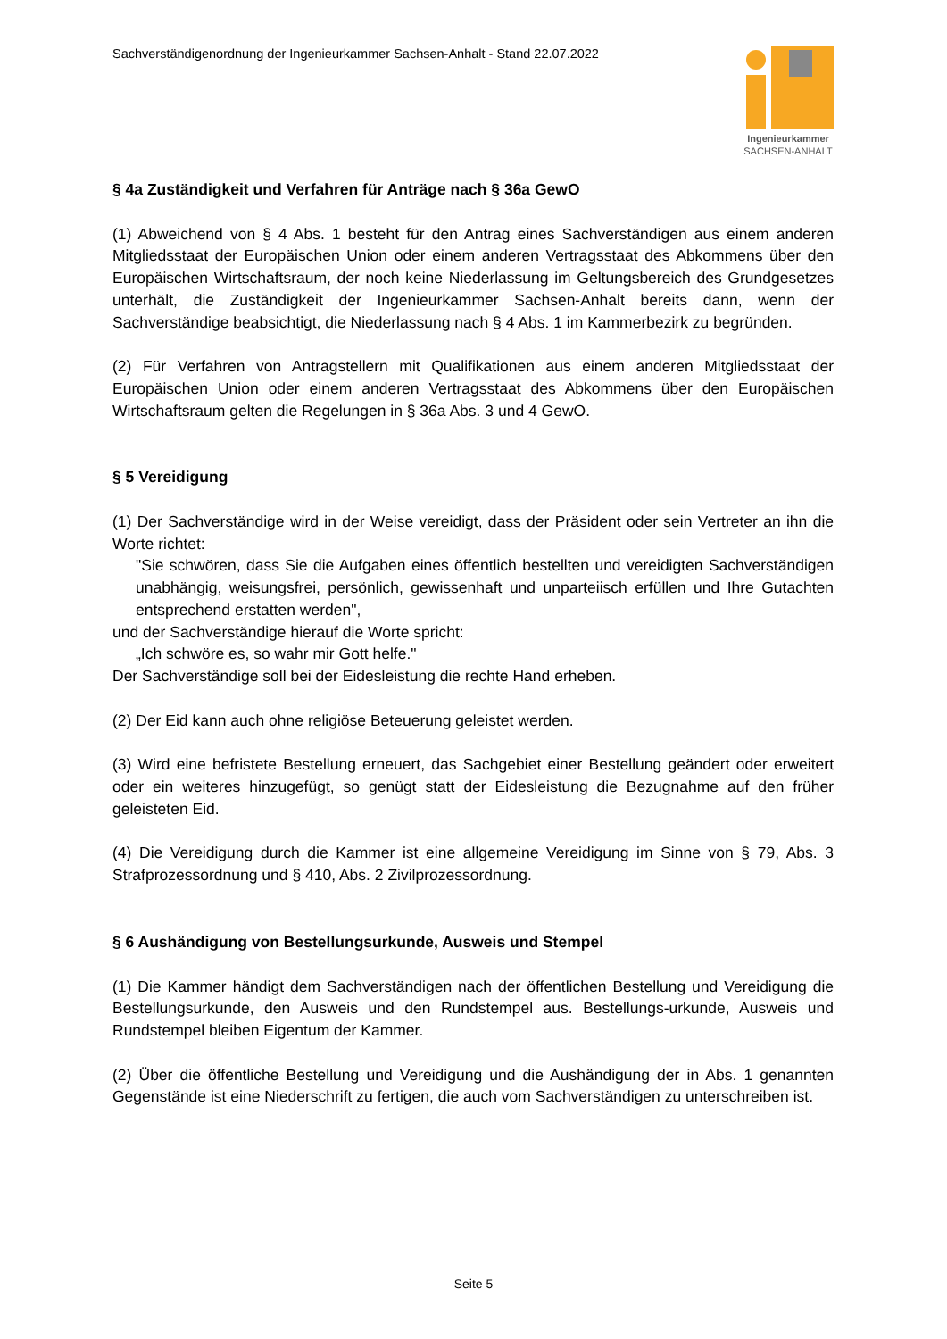Sachverständigenordnung der Ingenieurkammer Sachsen-Anhalt - Stand 22.07.2022
Ingenieurkammer
SACHSEN-ANHALT
§ 4a Zuständigkeit und Verfahren für Anträge nach § 36a GewO
(1) Abweichend von § 4 Abs. 1 besteht für den Antrag eines Sachverständigen aus einem anderen Mitgliedsstaat der Europäischen Union oder einem anderen Vertragsstaat des Abkommens über den Europäischen Wirtschaftsraum, der noch keine Niederlassung im Geltungsbereich des Grundgesetzes unterhält, die Zuständigkeit der Ingenieurkammer Sachsen-Anhalt bereits dann, wenn der Sachverständige beabsichtigt, die Niederlassung nach § 4 Abs. 1 im Kammerbezirk zu begründen.
(2) Für Verfahren von Antragstellern mit Qualifikationen aus einem anderen Mitgliedsstaat der Europäischen Union oder einem anderen Vertragsstaat des Abkommens über den Europäischen Wirtschaftsraum gelten die Regelungen in § 36a Abs. 3 und 4 GewO.
§ 5 Vereidigung
(1) Der Sachverständige wird in der Weise vereidigt, dass der Präsident oder sein Vertreter an ihn die Worte richtet:
"Sie schwören, dass Sie die Aufgaben eines öffentlich bestellten und vereidigten Sachverständigen unabhängig, weisungsfrei, persönlich, gewissenhaft und unparteiisch erfüllen und Ihre Gutachten entsprechend erstatten werden",
und der Sachverständige hierauf die Worte spricht:
„Ich schwöre es, so wahr mir Gott helfe."
Der Sachverständige soll bei der Eidesleistung die rechte Hand erheben.
(2) Der Eid kann auch ohne religiöse Beteuerung geleistet werden.
(3) Wird eine befristete Bestellung erneuert, das Sachgebiet einer Bestellung geändert oder erweitert oder ein weiteres hinzugefügt, so genügt statt der Eidesleistung die Bezugnahme auf den früher geleisteten Eid.
(4) Die Vereidigung durch die Kammer ist eine allgemeine Vereidigung im Sinne von § 79, Abs. 3 Strafprozessordnung und § 410, Abs. 2 Zivilprozessordnung.
§ 6 Aushändigung von Bestellungsurkunde, Ausweis und Stempel
(1) Die Kammer händigt dem Sachverständigen nach der öffentlichen Bestellung und Vereidigung die Bestellungsurkunde, den Ausweis und den Rundstempel aus. Bestellungs-urkunde, Ausweis und Rundstempel bleiben Eigentum der Kammer.
(2) Über die öffentliche Bestellung und Vereidigung und die Aushändigung der in Abs. 1 genannten Gegenstände ist eine Niederschrift zu fertigen, die auch vom Sachverständigen zu unterschreiben ist.
Seite 5